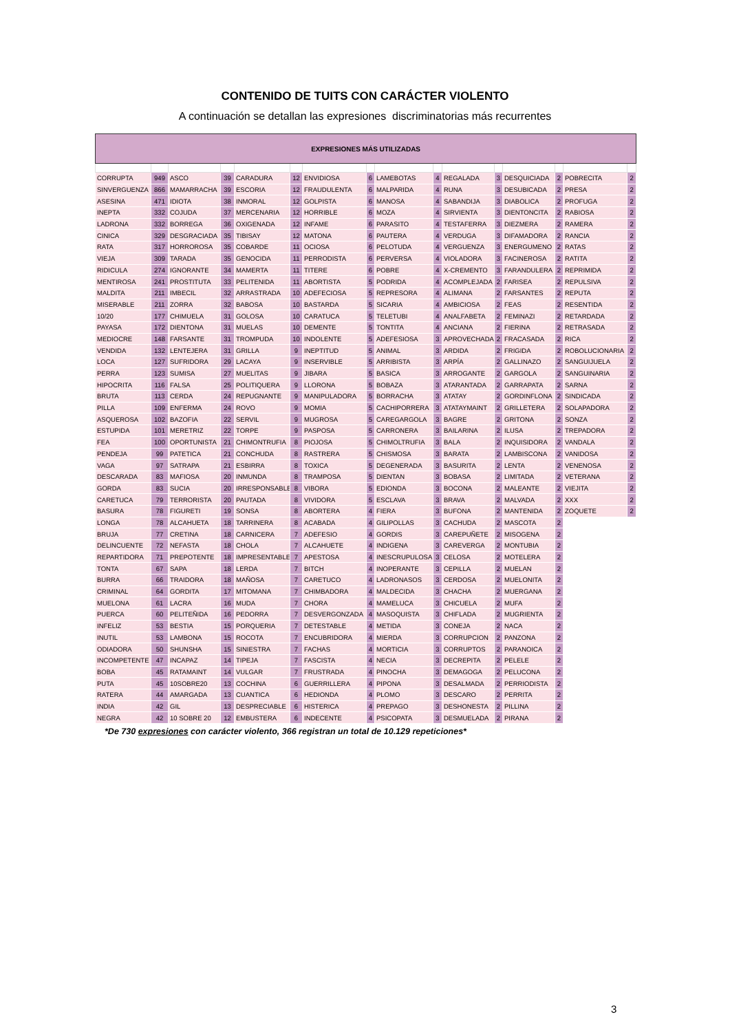CONTENIDO DE TUITS CON CARÁCTER VIOLENTO
A continuación se detallan las expresiones discriminatorias más recurrentes
| EXPRESIONES MÁS UTILIZADAS | | | | | | | | | | | | | | | |
| --- | --- | --- | --- | --- | --- | --- | --- | --- | --- | --- | --- | --- | --- | --- | --- |
| CORRUPTA | 949 | ASCO | 39 | CARADURA | 12 | ENVIDIOSA | 6 | LAMEBOTAS | 4 | REGALADA | 3 | DESQUICIADA | 2 | POBRECITA | 2 |
| SINVERGUENZA | 866 | MAMARRACHA | 39 | ESCORIA | 12 | FRAUDULENTA | 6 | MALPARIDA | 4 | RUNA | 3 | DESUBICADA | 2 | PRESA | 2 |
| ASESINA | 471 | IDIOTA | 38 | INMORAL | 12 | GOLPISTA | 6 | MANOSA | 4 | SABANDIJA | 3 | DIABOLICA | 2 | PROFUGA | 2 |
| INEPTA | 332 | COJUDA | 37 | MERCENARIA | 12 | HORRIBLE | 6 | MOZA | 4 | SIRVIENTA | 3 | DIENTONCITA | 2 | RABIOSA | 2 |
| LADRONA | 332 | BORREGA | 36 | OXIGENADA | 12 | INFAME | 6 | PARASITO | 4 | TESTAFERRA | 3 | DIEZMERA | 2 | RAMERA | 2 |
| CINICA | 329 | DESGRACIADA | 35 | TIBISAY | 12 | MATONA | 6 | PAUTERA | 4 | VERDUGA | 3 | DIFAMADORA | 2 | RANCIA | 2 |
| RATA | 317 | HORROROSA | 35 | COBARDE | 11 | OCIOSA | 6 | PELOTUDA | 4 | VERGUENZA | 3 | ENERGUMENO | 2 | RATAS | 2 |
| VIEJA | 309 | TARADA | 35 | GENOCIDA | 11 | PERRODISTA | 6 | PERVERSA | 4 | VIOLADORA | 3 | FACINEROSA | 2 | RATITA | 2 |
| RIDICULA | 274 | IGNORANTE | 34 | MAMERTA | 11 | TITERE | 6 | POBRE | 4 | X-CREMENTO | 3 | FARANDULERA | 2 | REPRIMIDA | 2 |
| MENTIROSA | 241 | PROSTITUTA | 33 | PELITENIDA | 11 | ABORTISTA | 5 | PODRIDA | 4 | ACOMPLEJADA | 2 | FARISEA | 2 | REPULSIVA | 2 |
| MALDITA | 211 | IMBECIL | 32 | ARRASTRADA | 10 | ADEFECIOSA | 5 | REPRESORA | 4 | ALIMANA | 2 | FARSANTES | 2 | REPUTA | 2 |
| MISERABLE | 211 | ZORRA | 32 | BABOSA | 10 | BASTARDA | 5 | SICARIA | 4 | AMBICIOSA | 2 | FEAS | 2 | RESENTIDA | 2 |
| 10/20 | 177 | CHIMUELA | 31 | GOLOSA | 10 | CARATUCA | 5 | TELETUBI | 4 | ANALFABETA | 2 | FEMINAZI | 2 | RETARDADA | 2 |
| PAYASA | 172 | DIENTONA | 31 | MUELAS | 10 | DEMENTE | 5 | TONTITA | 4 | ANCIANA | 2 | FIERINA | 2 | RETRASADA | 2 |
| MEDIOCRE | 148 | FARSANTE | 31 | TROMPUDA | 10 | INDOLENTE | 5 | ADEFESIOSA | 3 | APROVECHADA | 2 | FRACASADA | 2 | RICA | 2 |
| VENDIDA | 132 | LENTEJERA | 31 | GRILLA | 9 | INEPTITUD | 5 | ANIMAL | 3 | ARDIDA | 2 | FRIGIDA | 2 | ROBOLUCIONARIA | 2 |
| LOCA | 127 | SUFRIDORA | 29 | LACAYA | 9 | INSERVIBLE | 5 | ARRIBISTA | 3 | ARPÍA | 2 | GALLINAZO | 2 | SANGUIJUELA | 2 |
| PERRA | 123 | SUMISA | 27 | MUELITAS | 9 | JIBARA | 5 | BASICA | 3 | ARROGANTE | 2 | GARGOLA | 2 | SANGUINARIA | 2 |
| HIPOCRITA | 116 | FALSA | 25 | POLITIQUERA | 9 | LLORONA | 5 | BOBAZA | 3 | ATARANTADA | 2 | GARRAPATA | 2 | SARNA | 2 |
| BRUTA | 113 | CERDA | 24 | REPUGNANTE | 9 | MANIPULADORA | 5 | BORRACHA | 3 | ATATAY | 2 | GORDINFLONA | 2 | SINDICADA | 2 |
| PILLA | 109 | ENFERMA | 24 | ROVO | 9 | MOMIA | 5 | CACHIPORRERA | 3 | ATATAYMAINT | 2 | GRILLETERA | 2 | SOLAPADORA | 2 |
| ASQUEROSA | 102 | BAZOFIA | 22 | SERVIL | 9 | MUGROSA | 5 | CAREGARGOLA | 3 | BAGRE | 2 | GRITONA | 2 | SONZA | 2 |
| ESTUPIDA | 101 | MERETRIZ | 22 | TORPE | 9 | PASPOSA | 5 | CARRONERA | 3 | BAILARINA | 2 | ILUSA | 2 | TREPADORA | 2 |
| FEA | 100 | OPORTUNISTA | 21 | CHIMONTRUFIA | 8 | PIOJOSA | 5 | CHIMOLTRUFIA | 3 | BALA | 2 | INQUISIDORA | 2 | VANDALA | 2 |
| PENDEJA | 99 | PATETICA | 21 | CONCHUDA | 8 | RASTRERA | 5 | CHISMOSA | 3 | BARATA | 2 | LAMBISCONA | 2 | VANIDOSA | 2 |
| VAGA | 97 | SATRAPA | 21 | ESBIRRA | 8 | TOXICA | 5 | DEGENERADA | 3 | BASURITA | 2 | LENTA | 2 | VENENOSA | 2 |
| DESCARADA | 83 | MAFIOSA | 20 | INMUNDA | 8 | TRAMPOSA | 5 | DIENTAN | 3 | BOBASA | 2 | LIMITADA | 2 | VETERANA | 2 |
| GORDA | 83 | SUCIA | 20 | IRRESPONSABLE | 8 | VIBORA | 5 | EDIONDA | 3 | BOCONA | 2 | MALEANTE | 2 | VIEJITA | 2 |
| CARETUCA | 79 | TERRORISTA | 20 | PAUTADA | 8 | VIVIDORA | 5 | ESCLAVA | 3 | BRAVA | 2 | MALVADA | 2 | XXX | 2 |
| BASURA | 78 | FIGURETI | 19 | SONSA | 8 | ABORTERA | 4 | FIERA | 3 | BUFONA | 2 | MANTENIDA | 2 | ZOQUETE | 2 |
| LONGA | 78 | ALCAHUETA | 18 | TARRINERA | 8 | ACABADA | 4 | GILIPOLLAS | 3 | CACHUDA | 2 | MASCOTA | 2 | | |
| BRUJA | 77 | CRETINA | 18 | CARNICERA | 7 | ADEFESIO | 4 | GORDIS | 3 | CAREPUÑETE | 2 | MISOGENA | 2 | | |
| DELINCUENTE | 72 | NEFASTA | 18 | CHOLA | 7 | ALCAHUETE | 4 | INDIGENA | 3 | CAREVERGA | 2 | MONTUBIA | 2 | | |
| REPARTIDORA | 71 | PREPOTENTE | 18 | IMPRESENTABLE | 7 | APESTOSA | 4 | INESCRUPULOSA | 3 | CELOSA | 2 | MOTELERA | 2 | | |
| TONTA | 67 | SAPA | 18 | LERDA | 7 | BITCH | 4 | INOPERANTE | 3 | CEPILLA | 2 | MUELAN | 2 | | |
| BURRA | 66 | TRAIDORA | 18 | MAÑOSA | 7 | CARETUCO | 4 | LADRONASOS | 3 | CERDOSA | 2 | MUELONITA | 2 | | |
| CRIMINAL | 64 | GORDITA | 17 | MITOMANA | 7 | CHIMBADORA | 4 | MALDECIDA | 3 | CHACHA | 2 | MUERGANA | 2 | | |
| MUELONA | 61 | LACRA | 16 | MUDA | 7 | CHORA | 4 | MAMELUCA | 3 | CHICUELA | 2 | MUFA | 2 | | |
| PUERCA | 60 | PELITEÑIDA | 16 | PEDORRA | 7 | DESVERGONZADA | 4 | MASOQUISTA | 3 | CHIFLADA | 2 | MUGRIENTA | 2 | | |
| INFELIZ | 53 | BESTIA | 15 | PORQUERIA | 7 | DETESTABLE | 4 | METIDA | 3 | CONEJA | 2 | NACA | 2 | | |
| INUTIL | 53 | LAMBONA | 15 | ROCOTA | 7 | ENCUBRIDORA | 4 | MIERDA | 3 | CORRUPCION | 2 | PANZONA | 2 | | |
| ODIADORA | 50 | SHUNSHA | 15 | SINIESTRA | 7 | FACHAS | 4 | MORTICIA | 3 | CORRUPTOS | 2 | PARANOICA | 2 | | |
| INCOMPETENTE | 47 | INCAPAZ | 14 | TIPEJA | 7 | FASCISTA | 4 | NECIA | 3 | DECREPITA | 2 | PELELE | 2 | | |
| BOBA | 45 | RATAMAINT | 14 | VULGAR | 7 | FRUSTRADA | 4 | PINOCHA | 3 | DEMAGOGA | 2 | PELUCONA | 2 | | |
| PUTA | 45 | 10SOBRE20 | 13 | COCHINA | 6 | GUERRILLERA | 4 | PIPONA | 3 | DESALMADA | 2 | PERRIODISTA | 2 | | |
| RATERA | 44 | AMARGADA | 13 | CUANTICA | 6 | HEDIONDA | 4 | PLOMO | 3 | DESCARO | 2 | PERRITA | 2 | | |
| INDIA | 42 | GIL | 13 | DESPRECIABLE | 6 | HISTERICA | 4 | PREPAGO | 3 | DESHONESTA | 2 | PILLINA | 2 | | |
| NEGRA | 42 | 10 SOBRE 20 | 12 | EMBUSTERA | 6 | INDECENTE | 4 | PSICOPATA | 3 | DESMUELADA | 2 | PIRANA | 2 | | |
*De 730 expresiones con carácter violento, 366 registran un total de 10.129 repeticiones*
3